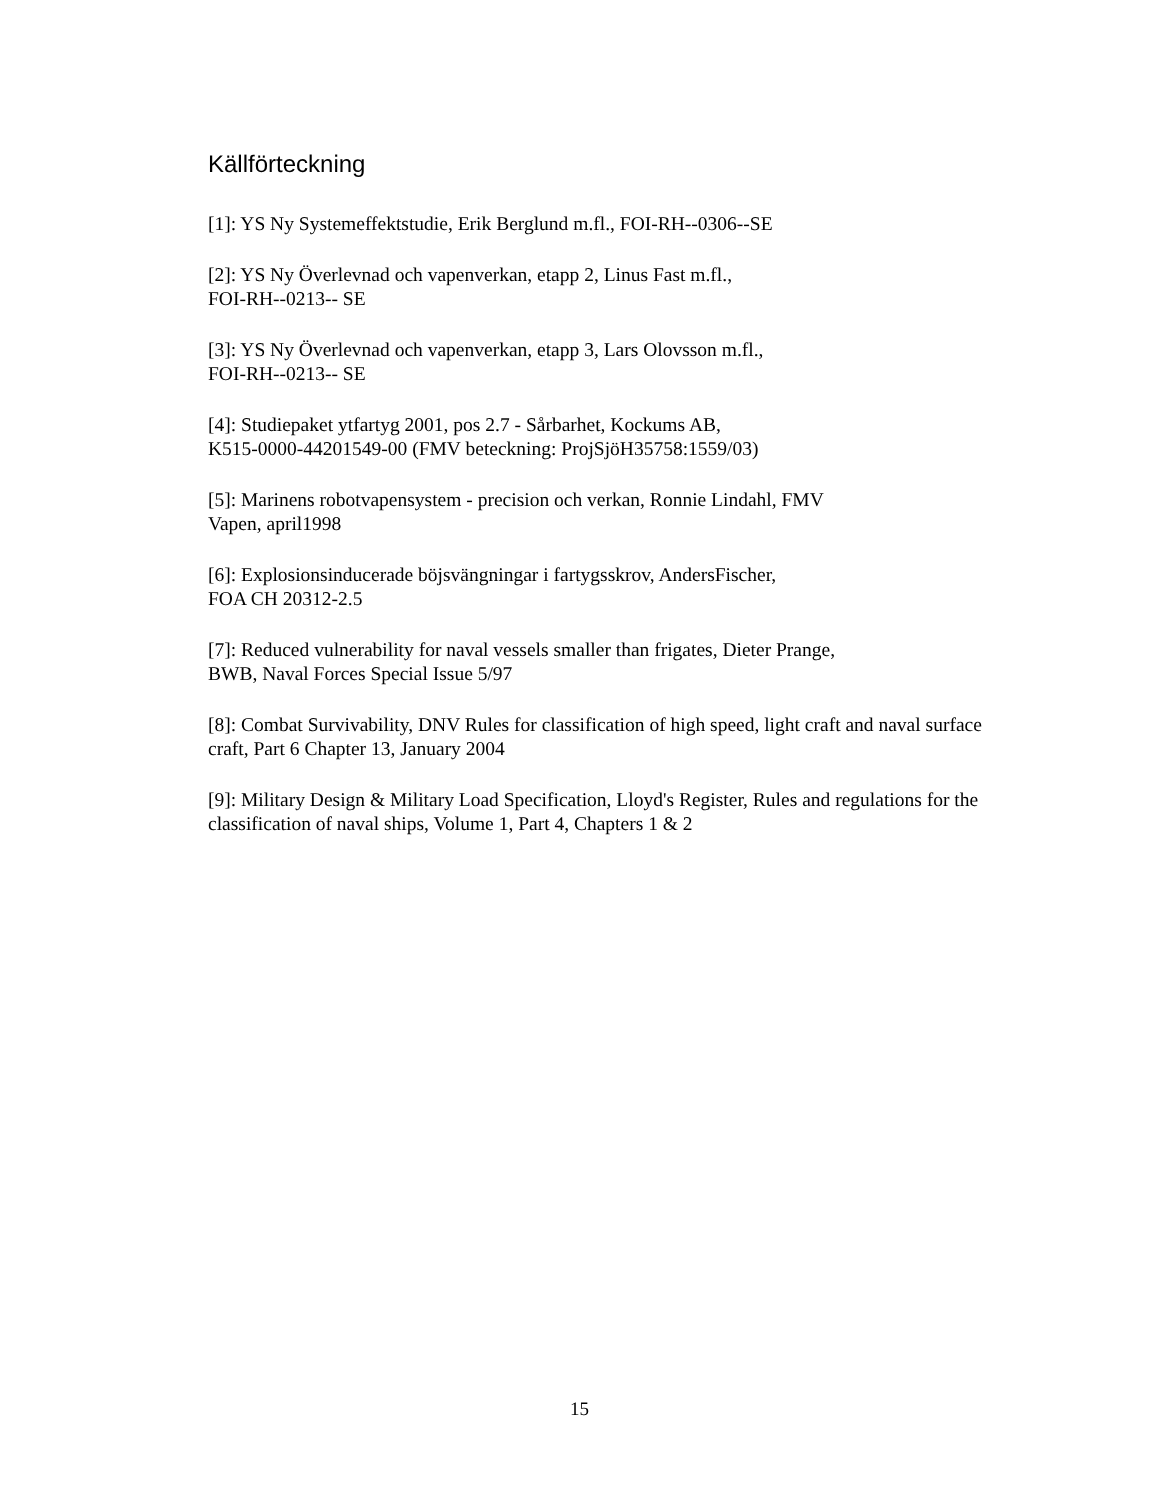Källförteckning
[1]: YS Ny Systemeffektstudie, Erik Berglund m.fl., FOI-RH--0306--SE
[2]: YS Ny Överlevnad och vapenverkan, etapp 2, Linus Fast m.fl.,
FOI-RH--0213-- SE
[3]: YS Ny Överlevnad och vapenverkan, etapp 3, Lars Olovsson m.fl.,
FOI-RH--0213-- SE
[4]: Studiepaket ytfartyg 2001, pos 2.7 - Sårbarhet, Kockums AB,
K515-0000-44201549-00 (FMV beteckning: ProjSjöH35758:1559/03)
[5]: Marinens robotvapensystem - precision och verkan, Ronnie Lindahl, FMV
Vapen, april1998
[6]: Explosionsinducerade böjsvängningar i fartygsskrov, AndersFischer,
FOA CH 20312-2.5
[7]: Reduced vulnerability for naval vessels smaller than frigates, Dieter Prange,
BWB, Naval Forces Special Issue 5/97
[8]: Combat Survivability, DNV Rules for classification of high speed, light craft and naval surface craft, Part 6 Chapter 13, January 2004
[9]: Military Design & Military Load Specification, Lloyd's Register, Rules and regulations for the classification of naval ships, Volume 1, Part 4, Chapters 1 & 2
15